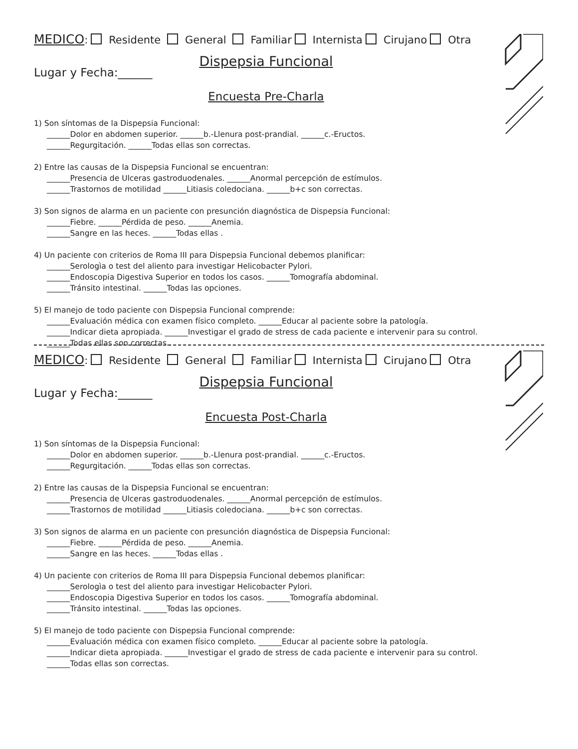MEDICO: Residente General Familiar Internista Cirujano Otra
Dispepsia Funcional
Lugar y Fecha:______
Encuesta Pre-Charla
1) Son síntomas de la Dispepsia Funcional:
______Dolor en abdomen superior. ______b.-Llenura post-prandial. ______c.-Eructos.
______Regurgitación. ______Todas ellas son correctas.
2) Entre las causas de la Dispepsia Funcional se encuentran:
______Presencia de Ulceras gastroduodenales. ______Anormal percepción de estímulos.
______Trastornos de motilidad ______Litiasis coledociana. ______b+c son correctas.
3) Son signos de alarma en un paciente con presunción diagnóstica de Dispepsia Funcional:
______Fiebre. ______Pérdida de peso. ______Anemia.
______Sangre en las heces. ______Todas ellas .
4) Un paciente con criterios de Roma III para Dispepsia Funcional debemos planificar:
______Serologìa o test del aliento para investigar Helicobacter Pylori.
______Endoscopia Digestiva Superior en todos los casos. ______Tomografía abdominal.
______Tránsito intestinal. ______Todas las opciones.
5) El manejo de todo paciente con Dispepsia Funcional comprende:
______Evaluación médica con examen físico completo. ______Educar al paciente sobre la patología.
______Indicar dieta apropiada. ______Investigar el grado de stress de cada paciente e intervenir para su control.
______Todas ellas son correctas.
MEDICO: Residente General Familiar Internista Cirujano Otra
Dispepsia Funcional
Lugar y Fecha:______
Encuesta Post-Charla
1) Son síntomas de la Dispepsia Funcional:
______Dolor en abdomen superior. ______b.-Llenura post-prandial. ______c.-Eructos.
______Regurgitación. ______Todas ellas son correctas.
2) Entre las causas de la Dispepsia Funcional se encuentran:
______Presencia de Ulceras gastroduodenales. ______Anormal percepción de estímulos.
______Trastornos de motilidad ______Litiasis coledociana. ______b+c son correctas.
3) Son signos de alarma en un paciente con presunción diagnóstica de Dispepsia Funcional:
______Fiebre. ______Pérdida de peso. ______Anemia.
______Sangre en las heces. ______Todas ellas .
4) Un paciente con criterios de Roma III para Dispepsia Funcional debemos planificar:
______Serologìa o test del aliento para investigar Helicobacter Pylori.
______Endoscopia Digestiva Superior en todos los casos. ______Tomografía abdominal.
______Tránsito intestinal. ______Todas las opciones.
5) El manejo de todo paciente con Dispepsia Funcional comprende:
______Evaluación médica con examen físico completo. ______Educar al paciente sobre la patología.
______Indicar dieta apropiada. ______Investigar el grado de stress de cada paciente e intervenir para su control.
______Todas ellas son correctas.